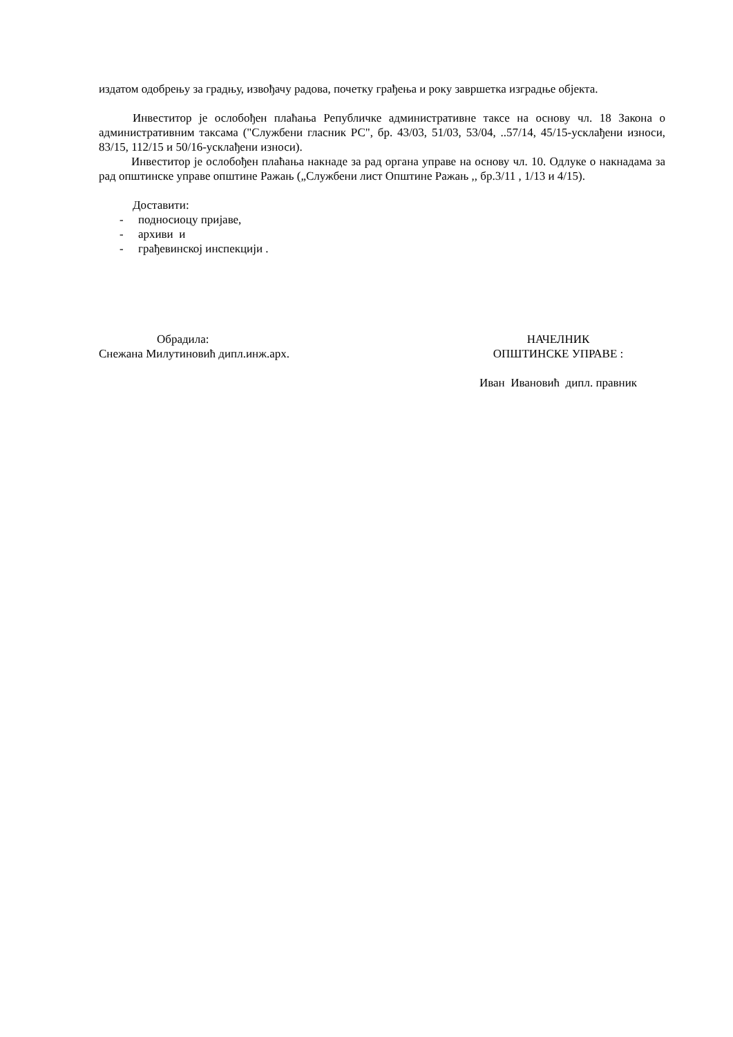издатом одобрењу за градњу, извођачу радова, почетку грађења и року завршетка изградње објекта.
Инвеститор је ослобођен плаћања Републичке административне таксе на основу чл. 18 Закона о административним таксама ("Службени гласник РС", бр. 43/03, 51/03, 53/04, ..57/14, 45/15-усклађени износи, 83/15, 112/15 и 50/16-усклађени износи).
Инвеститор је ослобођен плаћања накнаде за рад органа управе на основу чл. 10. Одлуке о накнадама за рад општинске управе општине Ражањ („Службени лист Општине Ражањ ,, бр.3/11 , 1/13 и 4/15).
Доставити:
- подносиоцу пријаве,
- архиви и
- грађевинској инспекцији .
Обрадила:
Снежана Милутиновић дипл.инж.арх.
НАЧЕЛНИК
ОПШТИНСКЕ УПРАВЕ :
Иван Ивановић дипл. правник